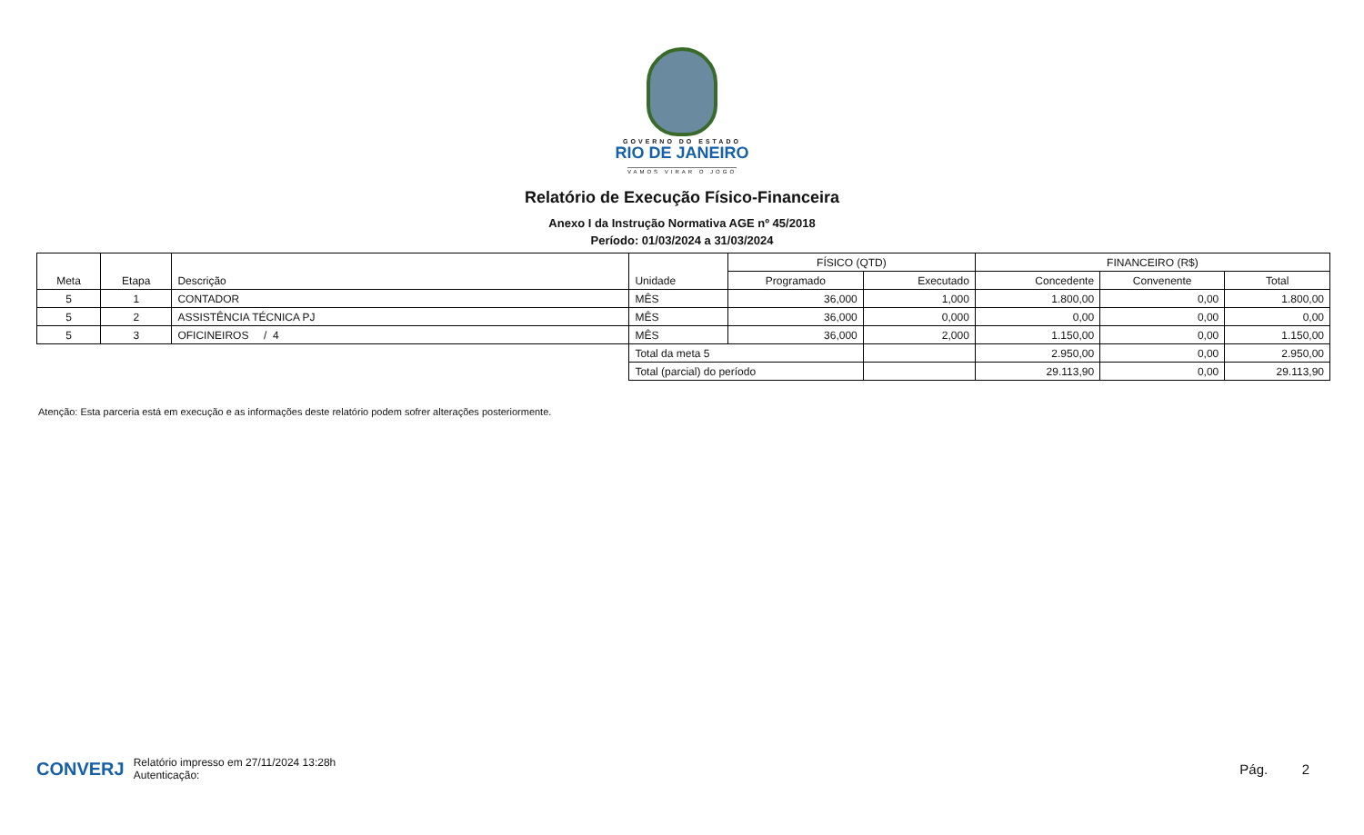GOVERNO DO ESTADO
RIO DE JANEIRO
VAMOS VIRAR O JOGO
Relatório de Execução Físico-Financeira
Anexo I da Instrução Normativa AGE nº 45/2018
Período: 01/03/2024 a 31/03/2024
| Meta | Etapa | Descrição | Unidade | FÍSICO (QTD) | | FINANCEIRO (R$) | | |
| --- | --- | --- | --- | --- | --- | --- | --- | --- |
| | | | | Programado | Executado | Concedente | Convenente | Total |
| 5 | 1 | CONTADOR | MÊS | 36,000 | 1,000 | 1.800,00 | 0,00 | 1.800,00 |
| 5 | 2 | ASSISTÊNCIA TÉCNICA PJ | MÊS | 36,000 | 0,000 | 0,00 | 0,00 | 0,00 |
| 5 | 3 | OFICINEIROS / 4 | MÊS | 36,000 | 2,000 | 1.150,00 | 0,00 | 1.150,00 |
| | | | Total da meta 5 | | | 2.950,00 | 0,00 | 2.950,00 |
| | | | Total (parcial) do período | | | 29.113,90 | 0,00 | 29.113,90 |
Atenção: Esta parceria está em execução e as informações deste relatório podem sofrer alterações posteriormente.
CONVERJ
Relatório impresso em 27/11/2024 13:28h
Autenticação:
Pág. 2